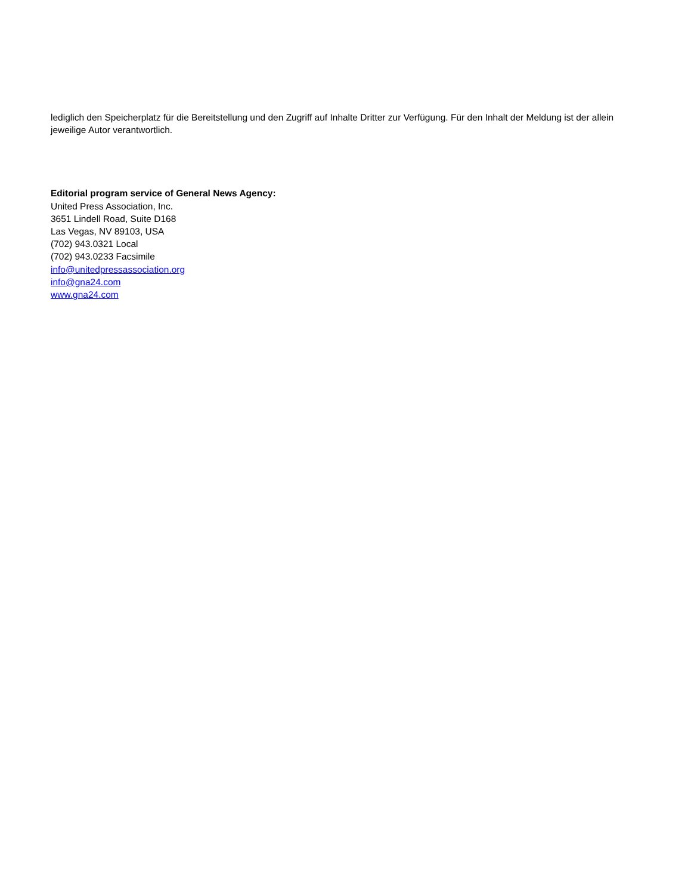lediglich den Speicherplatz für die Bereitstellung und den Zugriff auf Inhalte Dritter zur Verfügung. Für den Inhalt der Meldung ist der allein jeweilige Autor verantwortlich.
Editorial program service of General News Agency:
United Press Association, Inc.
3651 Lindell Road, Suite D168
Las Vegas, NV 89103, USA
(702) 943.0321 Local
(702) 943.0233 Facsimile
info@unitedpressassociation.org
info@gna24.com
www.gna24.com